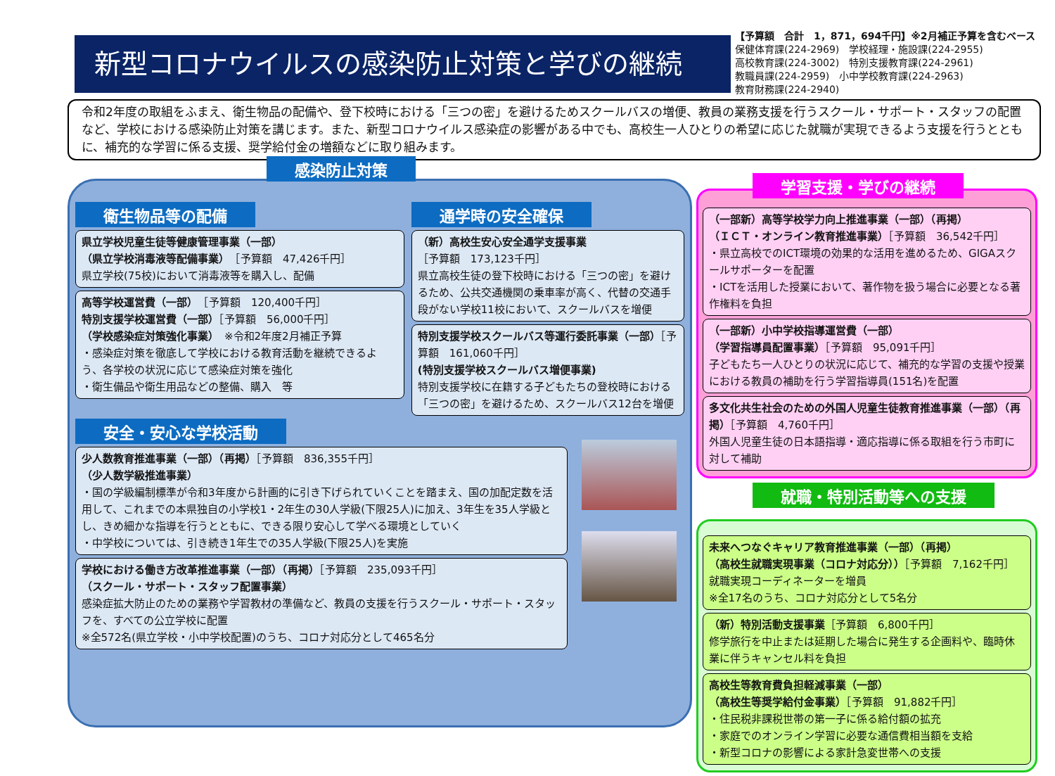新型コロナウイルスの感染防止対策と学びの継続
【予算額　合計　1，871，694千円】※2月補正予算を含むベース
保健体育課(224-2969)　学校経理・施設課(224-2955)
高校教育課(224-3002)　特別支援教育課(224-2961)
教職員課(224-2959)　小中学校教育課(224-2963)
教育財務課(224-2940)
令和2年度の取組をふまえ、衛生物品の配備や、登下校時における「三つの密」を避けるためスクールバスの増便、教員の業務支援を行うスクール・サポート・スタッフの配置など、学校における感染防止対策を講じます。また、新型コロナウイルス感染症の影響がある中でも、高校生一人ひとりの希望に応じた就職が実現できるよう支援を行うとともに、補充的な学習に係る支援、奨学給付金の増額などに取り組みます。
感染防止対策
衛生物品等の配備
県立学校児童生徒等健康管理事業（一部）
（県立学校消毒液等配備事業）　［予算額　47,426千円］
県立学校(75校)において消毒液等を購入し、配備
高等学校運営費（一部）　［予算額　120,400千円］
特別支援学校運営費（一部）［予算額　56,000千円］
（学校感染症対策強化事業）　※令和2年度2月補正予算
・感染症対策を徹底して学校における教育活動を継続できるよう、各学校の状況に応じて感染症対策を強化
・衛生備品や衛生用品などの整備、購入　等
通学時の安全確保
（新）高校生安心安全通学支援事業
［予算額　173,123千円］
県立高校生徒の登下校時における「三つの密」を避けるため、公共交通機関の乗車率が高く、代替の交通手段がない学校11校において、スクールバスを増便
特別支援学校スクールバス等運行委託事業（一部）［予算額　161,060千円］
(特別支援学校スクールバス増便事業)
特別支援学校に在籍する子どもたちの登校時における「三つの密」を避けるため、スクールバス12台を増便
安全・安心な学校活動
少人数教育推進事業（一部）（再掲）［予算額　836,355千円］
（少人数学級推進事業）
・国の学級編制標準が令和3年度から計画的に引き下げられていくことを踏まえ、国の加配定数を活用して、これまでの本県独自の小学校1・2年生の30人学級(下限25人)に加え、3年生を35人学級とし、きめ細かな指導を行うとともに、できる限り安心して学べる環境としていく
・中学校については、引き続き1年生での35人学級(下限25人)を実施
学校における働き方改革推進事業（一部）（再掲）［予算額　235,093千円］
（スクール・サポート・スタッフ配置事業）
感染症拡大防止のための業務や学習教材の準備など、教員の支援を行うスクール・サポート・スタッフを、すべての公立学校に配置
※全572名(県立学校・小中学校配置)のうち、コロナ対応分として465名分
学習支援・学びの継続
（一部新）高等学校学力向上推進事業（一部）（再掲）
（ＩＣＴ・オンライン教育推進事業）［予算額　36,542千円］
・県立高校でのICT環境の効果的な活用を進めるため、GIGAスクールサポーターを配置
・ICTを活用した授業において、著作物を扱う場合に必要となる著作権料を負担
（一部新）小中学校指導運営費（一部）
（学習指導員配置事業）［予算額　95,091千円］
子どもたち一人ひとりの状況に応じて、補充的な学習の支援や授業における教員の補助を行う学習指導員(151名)を配置
多文化共生社会のための外国人児童生徒教育推進事業（一部）（再掲）［予算額　4,760千円］
外国人児童生徒の日本語指導・適応指導に係る取組を行う市町に対して補助
就職・特別活動等への支援
未来へつなぐキャリア教育推進事業（一部）（再掲）
（高校生就職実現事業（コロナ対応分））［予算額　7,162千円］
就職実現コーディネーターを増員
※全17名のうち、コロナ対応分として5名分
（新）特別活動支援事業［予算額　6,800千円］
修学旅行を中止または延期した場合に発生する企画料や、臨時休業に伴うキャンセル料を負担
高校生等教育費負担軽減事業（一部）
（高校生等奨学給付金事業）［予算額　91,882千円］
・住民税非課税世帯の第一子に係る給付額の拡充
・家庭でのオンライン学習に必要な通信費相当額を支給
・新型コロナの影響による家計急変世帯への支援